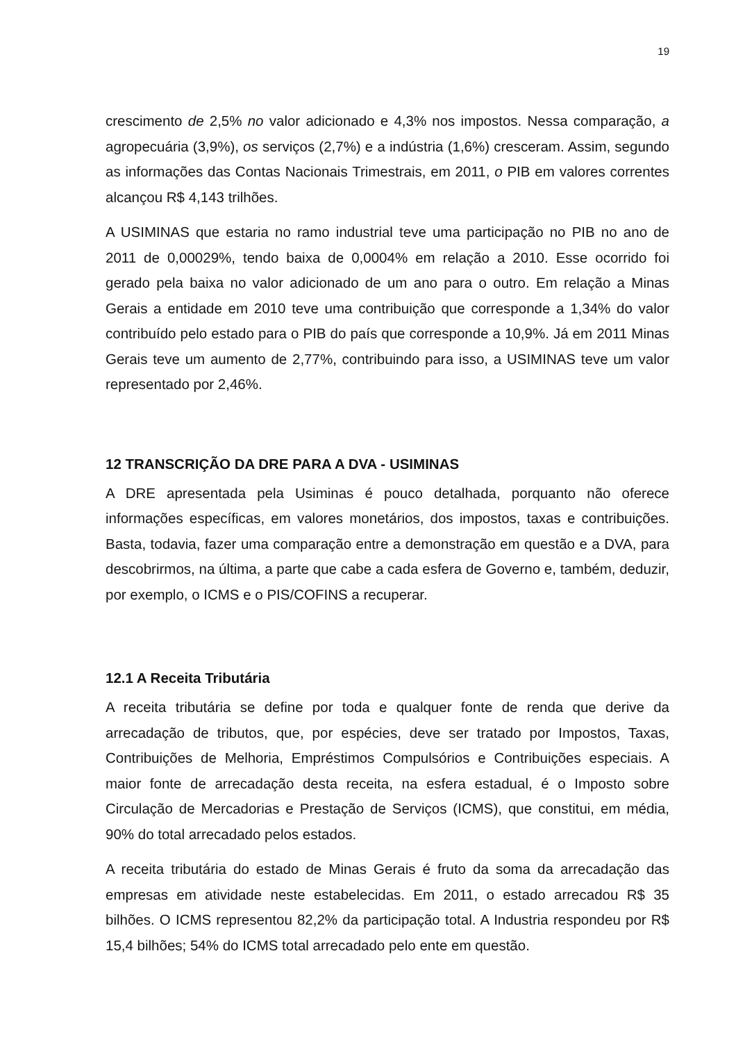19
crescimento de 2,5% no valor adicionado e 4,3% nos impostos. Nessa comparação, a agropecuária (3,9%), os serviços (2,7%) e a indústria (1,6%) cresceram. Assim, segundo as informações das Contas Nacionais Trimestrais, em 2011, o PIB em valores correntes alcançou R$ 4,143 trilhões.
A USIMINAS que estaria no ramo industrial teve uma participação no PIB no ano de 2011 de 0,00029%, tendo baixa de 0,0004% em relação a 2010. Esse ocorrido foi gerado pela baixa no valor adicionado de um ano para o outro. Em relação a Minas Gerais a entidade em 2010 teve uma contribuição que corresponde a 1,34% do valor contribuído pelo estado para o PIB do país que corresponde a 10,9%. Já em 2011 Minas Gerais teve um aumento de 2,77%, contribuindo para isso, a USIMINAS teve um valor representado por 2,46%.
12 TRANSCRIÇÃO DA DRE PARA A DVA - USIMINAS
A DRE apresentada pela Usiminas é pouco detalhada, porquanto não oferece informações específicas, em valores monetários, dos impostos, taxas e contribuições. Basta, todavia, fazer uma comparação entre a demonstração em questão e a DVA, para descobrirmos, na última, a parte que cabe a cada esfera de Governo e, também, deduzir, por exemplo, o ICMS e o PIS/COFINS a recuperar.
12.1 A Receita Tributária
A receita tributária se define por toda e qualquer fonte de renda que derive da arrecadação de tributos, que, por espécies, deve ser tratado por Impostos, Taxas, Contribuições de Melhoria, Empréstimos Compulsórios e Contribuições especiais. A maior fonte de arrecadação desta receita, na esfera estadual, é o Imposto sobre Circulação de Mercadorias e Prestação de Serviços (ICMS), que constitui, em média, 90% do total arrecadado pelos estados.
A receita tributária do estado de Minas Gerais é fruto da soma da arrecadação das empresas em atividade neste estabelecidas. Em 2011, o estado arrecadou R$ 35 bilhões. O ICMS representou 82,2% da participação total. A Industria respondeu por R$ 15,4 bilhões; 54% do ICMS total arrecadado pelo ente em questão.